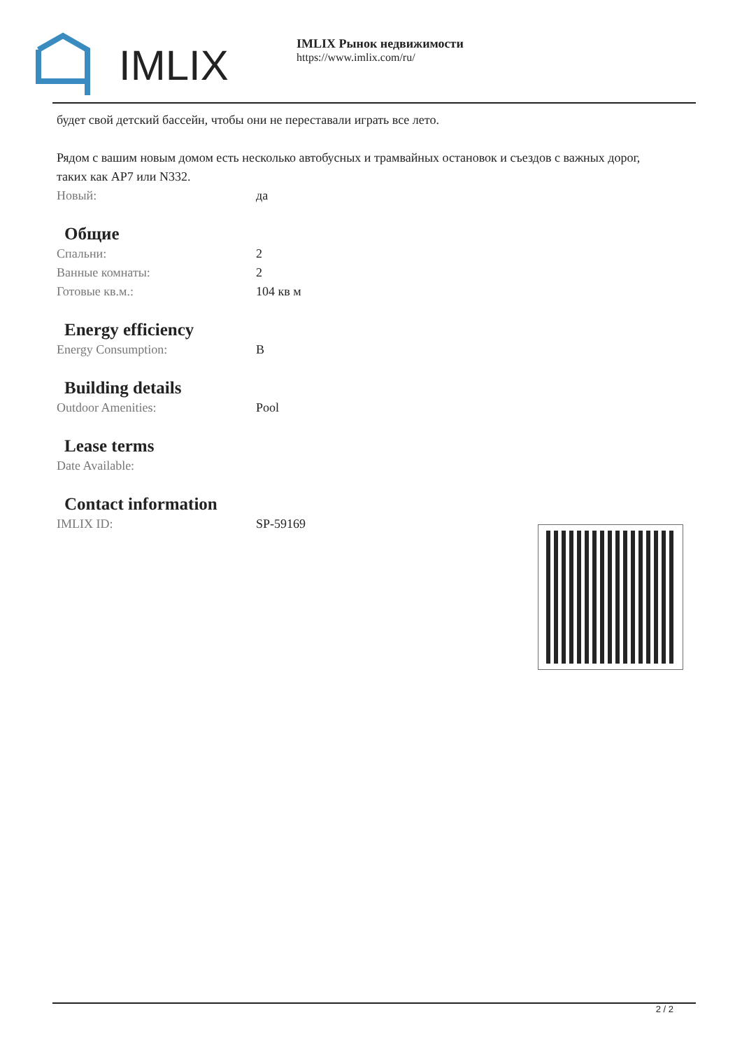IMLIX
IMLIX Рынок недвижимости
https://www.imlix.com/ru/
будет свой детский бассейн, чтобы они не переставали играть все лето.
Рядом с вашим новым домом есть несколько автобусных и трамвайных остановок и съездов с важных дорог, таких как AP7 или N332.
| Новый: | да |
Общие
| Спальни: | 2 |
| Ванные комнаты: | 2 |
| Готовые кв.м.: | 104 кв м |
Energy efficiency
| Energy Consumption: | B |
Building details
| Outdoor Amenities: | Pool |
Lease terms
| Date Available: | |
Contact information
| IMLIX ID: | SP-59169 |
2 / 2